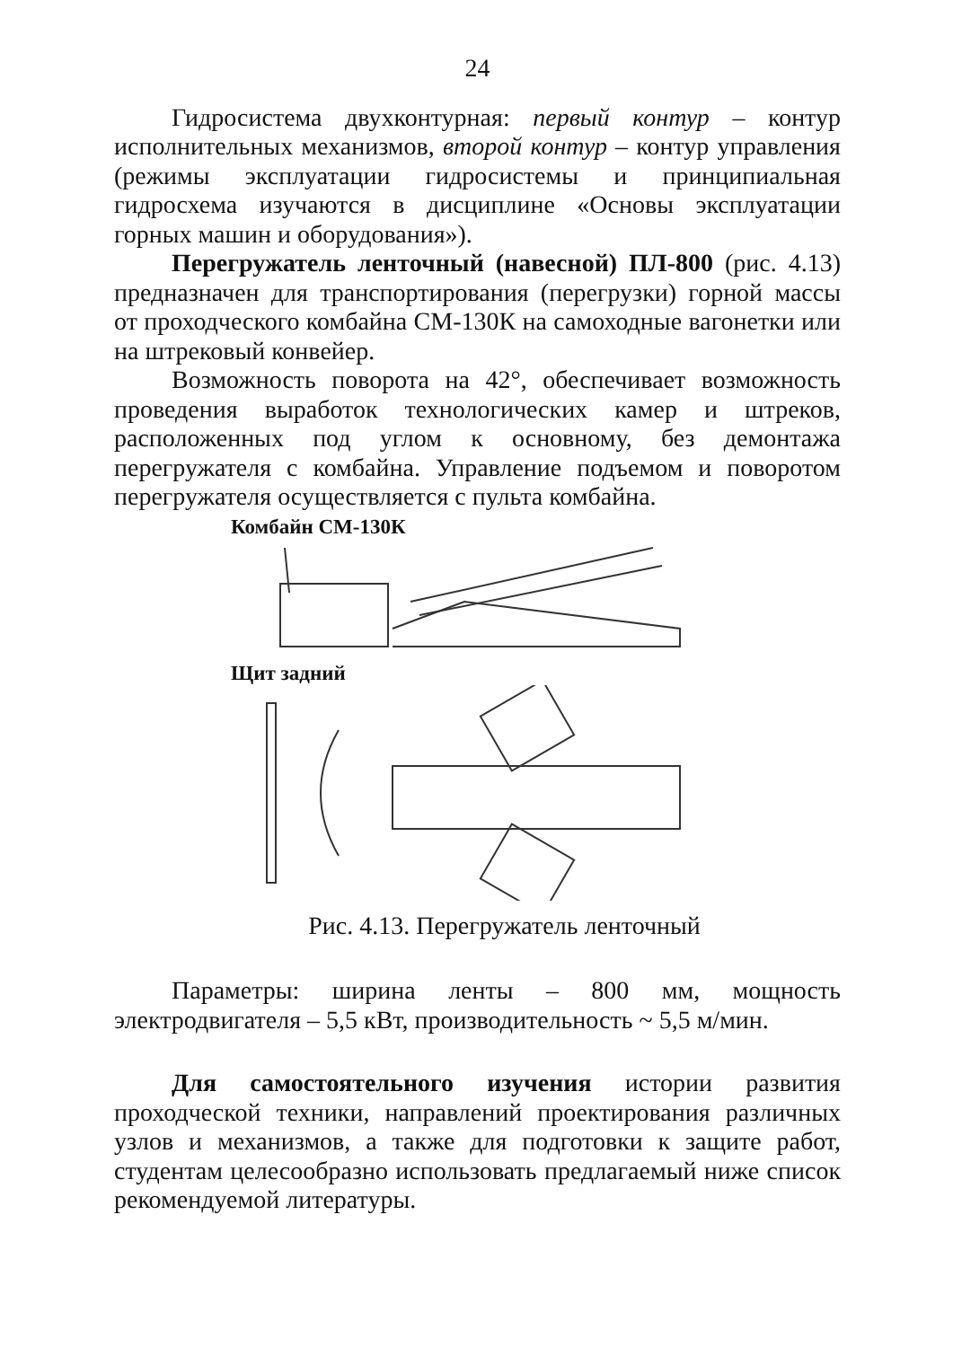24
Гидросистема двухконтурная: первый контур – контур исполнительных механизмов, второй контур – контур управления (режимы эксплуатации гидросистемы и принципиальная гидросхема изучаются в дисциплине «Основы эксплуатации горных машин и оборудования»).
Перегружатель ленточный (навесной) ПЛ-800 (рис. 4.13) предназначен для транспортирования (перегрузки) горной массы от проходческого комбайна СМ-130К на самоходные вагонетки или на штрековый конвейер.
Возможность поворота на 42°, обеспечивает возможность проведения выработок технологических камер и штреков, расположенных под углом к основному, без демонтажа перегружателя с комбайна. Управление подъемом и поворотом перегружателя осуществляется с пульта комбайна.
Комбайн СМ-130К
Щит задний
Рис. 4.13. Перегружатель ленточный
Параметры: ширина ленты – 800 мм, мощность электродвигателя – 5,5 кВт, производительность ~ 5,5 м/мин.
Для самостоятельного изучения истории развития проходческой техники, направлений проектирования различных узлов и механизмов, а также для подготовки к защите работ, студентам целесообразно использовать предлагаемый ниже список рекомендуемой литературы.